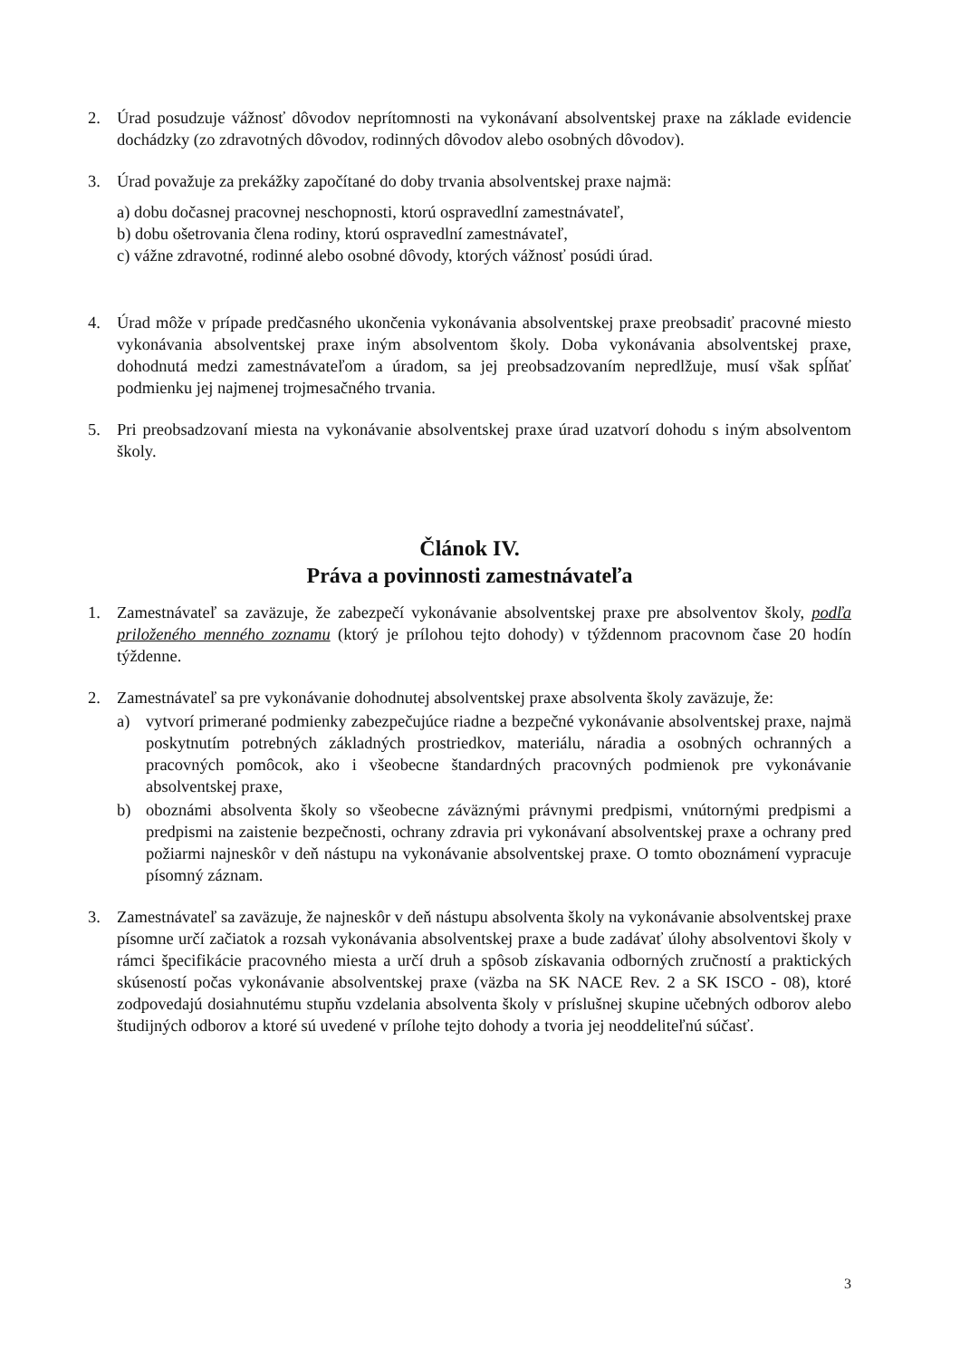2. Úrad posudzuje vážnosť dôvodov neprítomnosti na vykonávaní absolventskej praxe na základe evidencie dochádzky (zo zdravotných dôvodov, rodinných dôvodov alebo osobných dôvodov).
3. Úrad považuje za prekážky započítané do doby trvania absolventskej praxe najmä:
a) dobu dočasnej pracovnej neschopnosti, ktorú ospravedlní zamestnávateľ,
b) dobu ošetrovania člena rodiny, ktorú ospravedlní zamestnávateľ,
c) vážne zdravotné, rodinné alebo osobné dôvody, ktorých vážnosť posúdi úrad.
4. Úrad môže v prípade predčasného ukončenia vykonávania absolventskej praxe preobsadiť pracovné miesto vykonávania absolventskej praxe iným absolventom školy. Doba vykonávania absolventskej praxe, dohodnutá medzi zamestnávateľom a úradom, sa jej preobsadzovaním nepredlžuje, musí však spĺňať podmienku jej najmenej trojmesačného trvania.
5. Pri preobsadzovaní miesta na vykonávanie absolventskej praxe úrad uzatvorí dohodu s iným absolventom školy.
Článok IV.
Práva a povinnosti zamestnávateľa
1. Zamestnávateľ sa zaväzuje, že zabezpečí vykonávanie absolventskej praxe pre absolventov školy, podľa priloženého menného zoznamu (ktorý je prílohou tejto dohody) v týždennom pracovnom čase 20 hodín týždenne.
2. Zamestnávateľ sa pre vykonávanie dohodnutej absolventskej praxe absolventa školy zaväzuje, že:
a) vytvorí primerané podmienky zabezpečujúce riadne a bezpečné vykonávanie absolventskej praxe, najmä poskytnutím potrebných základných prostriedkov, materiálu, náradia a osobných ochranných a pracovných pomôcok, ako i všeobecne štandardných pracovných podmienok pre vykonávanie absolventskej praxe,
b) oboznámi absolventa školy so všeobecne záväznými právnymi predpismi, vnútornými predpismi a predpismi na zaistenie bezpečnosti, ochrany zdravia pri vykonávaní absolventskej praxe a ochrany pred požiarmi najneskôr v deň nástupu na vykonávanie absolventskej praxe. O tomto oboznámení vypracuje písomný záznam.
3. Zamestnávateľ sa zaväzuje, že najneskôr v deň nástupu absolventa školy na vykonávanie absolventskej praxe písomne určí začiatok a rozsah vykonávania absolventskej praxe a bude zadávať úlohy absolventovi školy v rámci špecifikácie pracovného miesta a určí druh a spôsob získavania odborných zručností a praktických skúseností počas vykonávanie absolventskej praxe (väzba na SK NACE Rev. 2 a SK ISCO - 08), ktoré zodpovedajú dosiahnutému stupňu vzdelania absolventa školy v príslušnej skupine učebných odborov alebo študijných odborov a ktoré sú uvedené v prílohe tejto dohody a tvoria jej neoddeliteľnú súčasť.
3